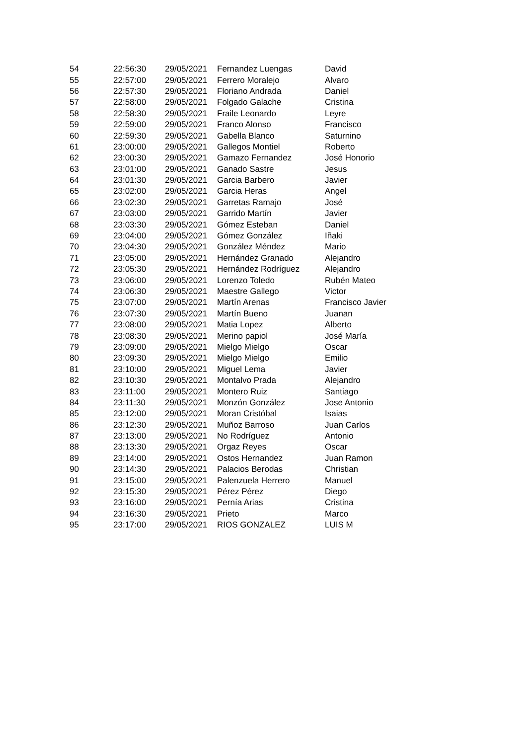| 54 | 22:56:30 | 29/05/2021 | Fernandez Luengas | David |
| 55 | 22:57:00 | 29/05/2021 | Ferrero Moralejo | Alvaro |
| 56 | 22:57:30 | 29/05/2021 | Floriano Andrada | Daniel |
| 57 | 22:58:00 | 29/05/2021 | Folgado Galache | Cristina |
| 58 | 22:58:30 | 29/05/2021 | Fraile Leonardo | Leyre |
| 59 | 22:59:00 | 29/05/2021 | Franco Alonso | Francisco |
| 60 | 22:59:30 | 29/05/2021 | Gabella Blanco | Saturnino |
| 61 | 23:00:00 | 29/05/2021 | Gallegos Montiel | Roberto |
| 62 | 23:00:30 | 29/05/2021 | Gamazo Fernandez | José Honorio |
| 63 | 23:01:00 | 29/05/2021 | Ganado Sastre | Jesus |
| 64 | 23:01:30 | 29/05/2021 | Garcia Barbero | Javier |
| 65 | 23:02:00 | 29/05/2021 | Garcia Heras | Angel |
| 66 | 23:02:30 | 29/05/2021 | Garretas Ramajo | José |
| 67 | 23:03:00 | 29/05/2021 | Garrido Martín | Javier |
| 68 | 23:03:30 | 29/05/2021 | Gómez Esteban | Daniel |
| 69 | 23:04:00 | 29/05/2021 | Gómez González | Iñaki |
| 70 | 23:04:30 | 29/05/2021 | González Méndez | Mario |
| 71 | 23:05:00 | 29/05/2021 | Hernández Granado | Alejandro |
| 72 | 23:05:30 | 29/05/2021 | Hernández Rodríguez | Alejandro |
| 73 | 23:06:00 | 29/05/2021 | Lorenzo Toledo | Rubén Mateo |
| 74 | 23:06:30 | 29/05/2021 | Maestre Gallego | Victor |
| 75 | 23:07:00 | 29/05/2021 | Martín Arenas | Francisco Javier |
| 76 | 23:07:30 | 29/05/2021 | Martín Bueno | Juanan |
| 77 | 23:08:00 | 29/05/2021 | Matia Lopez | Alberto |
| 78 | 23:08:30 | 29/05/2021 | Merino papiol | José María |
| 79 | 23:09:00 | 29/05/2021 | Mielgo Mielgo | Oscar |
| 80 | 23:09:30 | 29/05/2021 | Mielgo Mielgo | Emilio |
| 81 | 23:10:00 | 29/05/2021 | Miguel Lema | Javier |
| 82 | 23:10:30 | 29/05/2021 | Montalvo Prada | Alejandro |
| 83 | 23:11:00 | 29/05/2021 | Montero Ruiz | Santiago |
| 84 | 23:11:30 | 29/05/2021 | Monzón González | Jose Antonio |
| 85 | 23:12:00 | 29/05/2021 | Moran Cristóbal | Isaias |
| 86 | 23:12:30 | 29/05/2021 | Muñoz Barroso | Juan Carlos |
| 87 | 23:13:00 | 29/05/2021 | No Rodríguez | Antonio |
| 88 | 23:13:30 | 29/05/2021 | Orgaz Reyes | Oscar |
| 89 | 23:14:00 | 29/05/2021 | Ostos Hernandez | Juan Ramon |
| 90 | 23:14:30 | 29/05/2021 | Palacios Berodas | Christian |
| 91 | 23:15:00 | 29/05/2021 | Palenzuela Herrero | Manuel |
| 92 | 23:15:30 | 29/05/2021 | Pérez Pérez | Diego |
| 93 | 23:16:00 | 29/05/2021 | Pernía Arias | Cristina |
| 94 | 23:16:30 | 29/05/2021 | Prieto | Marco |
| 95 | 23:17:00 | 29/05/2021 | RIOS GONZALEZ | LUIS M |